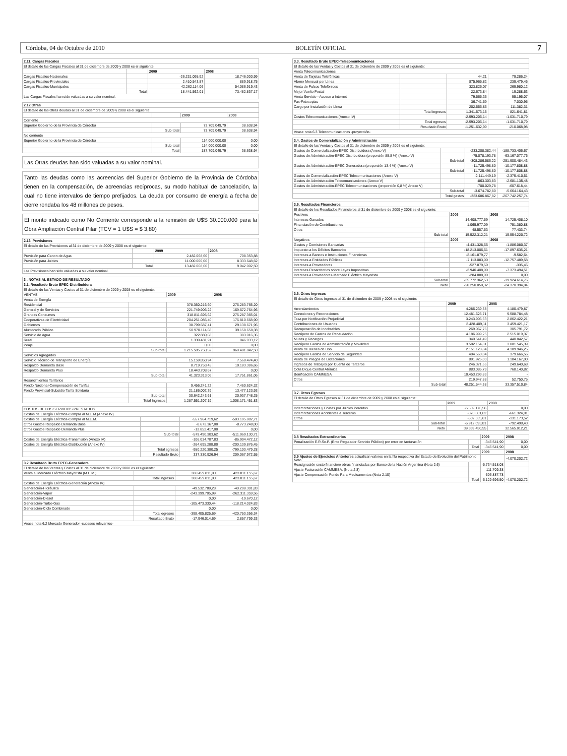Córdoba, 04 de Octubre de 2010 BOLETÍN OFICIAL 7
| 2.11. Cargas Fiscales | | | |
| --- | --- | --- | --- |
| El detalle de las Cargas Fiscales al 31 de diciembre de 2009 y 2008 es el siguiente: | | | |
| | | 2009 | 2008 |
| Cargas Fiscales-Nacionales | | -26.231.095,92 | 18.746.000,99 |
| Cargas Fiscales-Provinciales | | 2.410.543,87 | 889.918,75 |
| Cargas Fiscales-Municipales | | 42.262.114,06 | 54.086.919,43 |
| | Total | 18.441.562,01 | 73.482.837,17 |
| Las Cargas Fiscales han sido valuadas a su valor nominal. | | | |
| 2.12 Otras | | | |
| --- | --- | --- | --- |
| El detalle de las Otras deudas al 31 de diciembre de 2009 y 2008 es el siguiente: | | | |
| | | 2009 | 2008 |
| Corriente | | | |
| Superior Gobierno de la Provincia de Córdoba | | 73.709.049,79 | 38.638,94 |
| | Sub-total | 73.709.049,79 | 38.638,94 |
| No corriente | | | |
| Superior Gobierno de la Provincia de Córdoba | | 114.000.000,00 | 0,00 |
| | Sub-total | 114.000.000,00 | 0,00 |
| | Total | 187.709.049,79 | 38.638,94 |
Las Otras deudas han sido valuadas a su valor nominal.
Tanto las deudas como las acreencias del Superior Gobierno de la Provincia de Córdoba tienen en la compensación, de acreencias recíprocas, su modo habitual de cancelación, la cual no tiene intervalos de tiempo prefijados. La deuda por consumo de energía a fecha de cierre rondaba los 48 millones de pesos.
El monto indicado como No Corriente corresponde a la remisión de U$S 30.000.000 para la Obra Ampliación Central Pilar (TCV = 1 U$S = $ 3,80)
| 2.13. Previsiones | | | |
| --- | --- | --- | --- |
| El detalle de las Previsiones al 31 de diciembre de 2009 y 2008 es el siguiente: | | | |
| | | 2009 | 2008 |
| Previsión para Canon de Agua | | 2.482.068,60 | 708.353,88 |
| Previsión para Juicios | | 11.000.000,00 | 8.333.648,62 |
| | Total | 13.482.068,60 | 9.042.002,50 |
| Las Previsiones han sido valuadas a su valor nominal. | | | |
| 3 . NOTAS AL ESTADO DE RESULTADO | | | |
| --- | --- | --- | --- |
| 3.1. Resultado Bruto EPEC-Distribuidora | | | |
| El detalle de las Ventas y Costos al 31 de diciembre de 2009 y 2008 es el siguiente: | | | |
| VENTAS | | 2009 | 2008 |
| Venta de Energía | | | |
| Residencial | | 378.350.216,60 | 276.283.765,20 |
| General y de Servicios | | 221.749.906,22 | 169.672.764,96 |
| Grandes Consumos | | 318.811.695,62 | 275.287.365,01 |
| Cooperativas de Electricidad | | 204.251.085,40 | 176.810.668,90 |
| Gobiernos | | 38.799.587,41 | 29.138.671,96 |
| Alumbrado Público | | 50.970.114,68 | 39.158.658,38 |
| Servicio de Agua | | 322.880,68 | 383.016,36 |
| Rural | | 1.330.481,91 | 846.933,12 |
| Peaje | | 0,00 | 0,00 |
| | Sub-total | 1.215.585.750,52 | 969.481.842,50 |
| Servicios Agregados | | | |
| Servicio Técnico de Transporte de Energía | | 15.159.850,94 | 7.568.474,40 |
| Respaldo Demanda Base | | 8.719.753,45 | 10.183.386,66 |
| Respaldo Demanda Plus | | 18.443.708,67 | 0,00 |
| | Sub-total | 41.323.313,06 | 17.751.861,06 |
| Resarcimientos Tarifarios | | | |
| Fondo Nacional-Compensación de Tarifas | | 9.456.241,22 | 7.460.624,32 |
| Fondo Provincial-Subsidio Tarifa Solidaria | | 21.186.002,39 | 13.477.123,93 |
| | Sub-total | 30.642.243,61 | 20.937.748,25 |
| | Total Ingresos | 1.287.551.307,19 | 1.008.171.451,83 |
| COSTOS DE LOS SERVICIOS PRESTADOS | | | |
| Costos de Energía Eléctrica-Compra al M.E.M.(Anexo IV) | | | |
| Costos de Energía Eléctrica-Compra al M.E.M. | | -557.964.719,62 | -503.195.882,71 |
| Otros Gastos Respaldo Demanda Base | | -8.673.167,00 | -8.773.248,00 |
| Otros Gastos Respaldo Demanda Plus | | -12.852.417,00 | 0,00 |
| | Sub-total | -579.490.303,62 | -511.969.130,71 |
| Costos de Energía Eléctrica-Transmisión (Anexo IV) | | -106.034.787,83 | -86.994.472,12 |
| Costos de Energía Eléctrica-Distribución (Anexo IV) | | -264.695.288,80 | -200.139.876,45 |
| | Total egresos | -950.220.380,25 | -799.103.479,28 |
| | Resultado Bruto | 337.330.926,94 | 209.067.972,55 |
| 3.2 Resultado Bruto EPEC-Generadora | | | |
| --- | --- | --- | --- |
| El detalle de las Ventas y Costos al 31 de diciembre de 2009 y 2008 es el siguiente: | | | |
| Venta al Mercado Eléctrico Mayorista (M.E.M.) | | 380.459.811,00 | 423.811.155,67 |
| | Total ingresos | 380.459.811,00 | 423.811.155,67 |
| Costos de Energía Eléctrica-Generación (Anexo IV) | | | |
| Generación-Hidráulica | | -49.532.789,28 | -40.208.301,83 |
| Generación-Vapor | | -243.399.705,99 | -262.311.359,56 |
| Generación-Diesel | | 0,00 | -19.670,12 |
| Generación-Turbo-Gas | | -105.473.330,44 | -118.214.024,83 |
| Generación-Ciclo Combinado | | 0,00 | 0,00 |
| | Total egresos | -398.405.825,69 | -420.753.356,34 |
| | Resultado Bruto | -17.946.014,69 | 2.857.799,33 |
| Vease nota 6.2 Mercado Generador -sucesos relevantes- | | | |
| 3.3. Resultado Bruto EPEC-Telecomunicaciones | | | |
| --- | --- | --- | --- |
| El detalle de las Ventas y Costos al 31 de diciembre de 2009 y 2008 es el siguiente: | | | |
| Venta Telecomunicaciones | | | |
| Venta de Tarjetas Telefónicas | | 44,21 | 79.286,24 |
| Abono Mensual por Línea | | 875.965,82 | 239.479,46 |
| Venta de Pulsos Telefónicos | | 323.826,07 | 269.980,12 |
| Mejor Vuelto Postal | | 22.673,84 | 19.288,63 |
| Venta Servicio - Acceso a Internet | | 79.565,36 | 95.195,07 |
| Fax-Fotocopias | | 36.741,59 | 7.030,95 |
| Cargo por Instalación de Línea | | 202.556,86 | 111.382,31 |
| | Total ingresos | 1.341.573,15 | 821.641,81 |
| Costos Telecomunicaciones (Anexo IV) | | -2.593.206,14 | -1.031.710,79 |
| | Total egresos | -2.593.206,14 | -1.031.710,79 |
| | Resultado Bruto | -1.251.632,99 | -210.068,98 |
| Vease nota 6.3 Telecomunicaciones -proyección- | | | |
| 3.4. Gastos de Comercialización y Administración | | | |
| --- | --- | --- | --- |
| El detalle de las Ventas y Costos al 31 de diciembre de 2009 y 2008 es el siguiente: | | | |
| Gastos de Comercialización-EPEC Distribuidora (Anexo V) | | -233.208.382,44 | -188.733.406,67 |
| Gastos de Administración-EPEC Distribuidora (proporción 85,8 %) (Anexo V) | | -75.078.193,78 | -63.167.077,76 |
| | Sub-total | -308.286.586,22 | -251.900.484,43 |
| Gastos de Administración-EPEC Generadora (proporción 13,4 %) (Anexo V) | | -11.725.498,80 | -10.177.808,88 |
| | Sub-total | -11.725.498,80 | -10.177.808,88 |
| Gastos de Comercialización-EPEC Telecomunicaciones (Anexo V) | | -2.111.449,19 | -2.375.410,51 |
| Gastos de Administración Telecomunicaciones (Anexo V) | | -863.303,83 | -2.681.135,48 |
| Gastos de Administración-EPEC Telecomunicaciones (proporción 0,8 %) Anexo V) | | -700.029,78 | -607.618,44 |
| | Sub-total | -3.674.782,80 | -5.664.164,43 |
| | Total gastos | -323.686.867,82 | -267.742.257,74 |
| 3.5. Resultados Financieros | | | |
| --- | --- | --- | --- |
| El detalle de los Resultados Financieros al 31 de diciembre de 2009 y 2008 es el siguiente: | | | |
| Positivos | | 2009 | 2008 |
| Intereses Ganados | | 14.408.777,59 | 14.725.408,10 |
| Financiación de Contribuciones | | 1.065.977,09 | 751.380,88 |
| Otros | | 48.557,53 | 77.433,74 |
| | Sub-total | 15.522.312,21 | 15.554.220,72 |
| Negativos | | 2009 | 2008 |
| Gastos y Comisiones Bancarias | | -4.431.328,65 | -1.886.080,37 |
| Impuesto a los Débitos Bancarios | | -18.213.006,61 | -17.897.635,21 |
| Intereses a Bancos e Instituciones Financieras | | -2.161.879,77 | -9.582,64 |
| Intereses a Entidades Públicas | | -7.113.083,00 | -12.757.489,58 |
| Intereses a Proveedores | | -527.879,50 | -335,45 |
| Intereses Resarcitorios sobre Leyes Impositivas | | -2.940.408,00 | -7.373.494,51 |
| Intereses a Proveedores-Mercado Eléctrico Mayorista | | -284.888,00 | 0,00 |
| | Sub-total | -35.772.362,53 | -39.924.614,76 |
| | Neto | -20.250.050,32 | -24.370.394,04 |
| 3.6. Otros Ingresos | | | |
| --- | --- | --- | --- |
| El detalle de Otros Ingresos al 31 de diciembre de 2009 y 2008 es el siguiente: | | | |
| | | 2009 | 2008 |
| Arrendamientos | | 4.286.239,58 | 4.180.479,87 |
| Conexiones y Reconexiones | | 12.481.625,71 | 9.588.784,48 |
| Tasa por Notificación Prejudicial | | 3.243.906,63 | 2.862.422,21 |
| Contribuciones de Usuarios | | 2.428.409,11 | 3.459.421,17 |
| Recuperación de Incobrables | | 269.067,76 | 305.791,72 |
| Recúpero de Gastos de Recaudación | | 4.186.999,25 | 2.515.019,37 |
| Multas y Recargos | | 340.541,49 | 440.842,57 |
| Recúpero Gastos de Administración y Movilidad | | 3.582.154,81 | 3.081.545,39 |
| Venta de Bienes de Uso | | 2.151.128,84 | 4.189.946,25 |
| Recúpero Gastos de Servicio de Seguridad | | 404.560,04 | 379.666,56 |
| Venta de Pliegos de Licitaciones | | 891.926,00 | 1.184.167,00 |
| Ingresos de Trabajos por Cuenta de Terceros | | 246.371,66 | 249.640,68 |
| Cota Dique Central Atómica | | 883.085,79 | 768.140,82 |
| Bonificación CAMMESA | | 10.453.293,83 | - |
| Otros | | 219.947,88 | 52.750,75 |
| | Sub-total | 48.251.544,38 | 33.357.510,84 |
| 3.7. Otros Egresos | | | |
| --- | --- | --- | --- |
| El detalle de Otros Egresos al 31 de diciembre de 2009 y 2008 es el siguiente: | | | |
| | | 2009 | 2008 |
| Indemnizaciones y Costas por Juicios Perdidos | | -5.539.176,56 | 0,00 |
| Indemnizaciones Accidentes a Terceros | | -870.381,62 | -661.324,91 |
| Otros | | -502.535,61 | -131.173,52 |
| | Sub-total | -6.912.093,81 | -792.498,43 |
| | Neto | 39.339.450,55 | 32.565.012,21 |
| 3.8 Resultados Extraordinarios | | 2009 | 2008 |
| --- | --- | --- | --- |
| Penalización E.R.Se.P. (Ente Regulador Servicio Público) por error en facturación | | -346.541,90 | 0,00 |
| | Total | -346.541,90 | 0,00 |
| | | 2009 | 2008 |
| 3.9 Ajustes de Ejercicios Anteriores actualizan valores en la fila respectiva del Estado de Evolución del Patrimonio Neto | | | -4.070.202,72 |
| Reasignación costo financiero obras financiadas por Banco de la Nación Argentina (Nota 2.6) | | -5.734.518,08 | |
| Ajuste Facturación CAMMESA. (Nota 2.8) | | 111.709,38 | |
| Ajuste Compensación Fondo Para Medicamentos (Nota 2.10) | | -506.887,78 | |
| | Total | -6.129.696,50 | -4.070.202,72 |